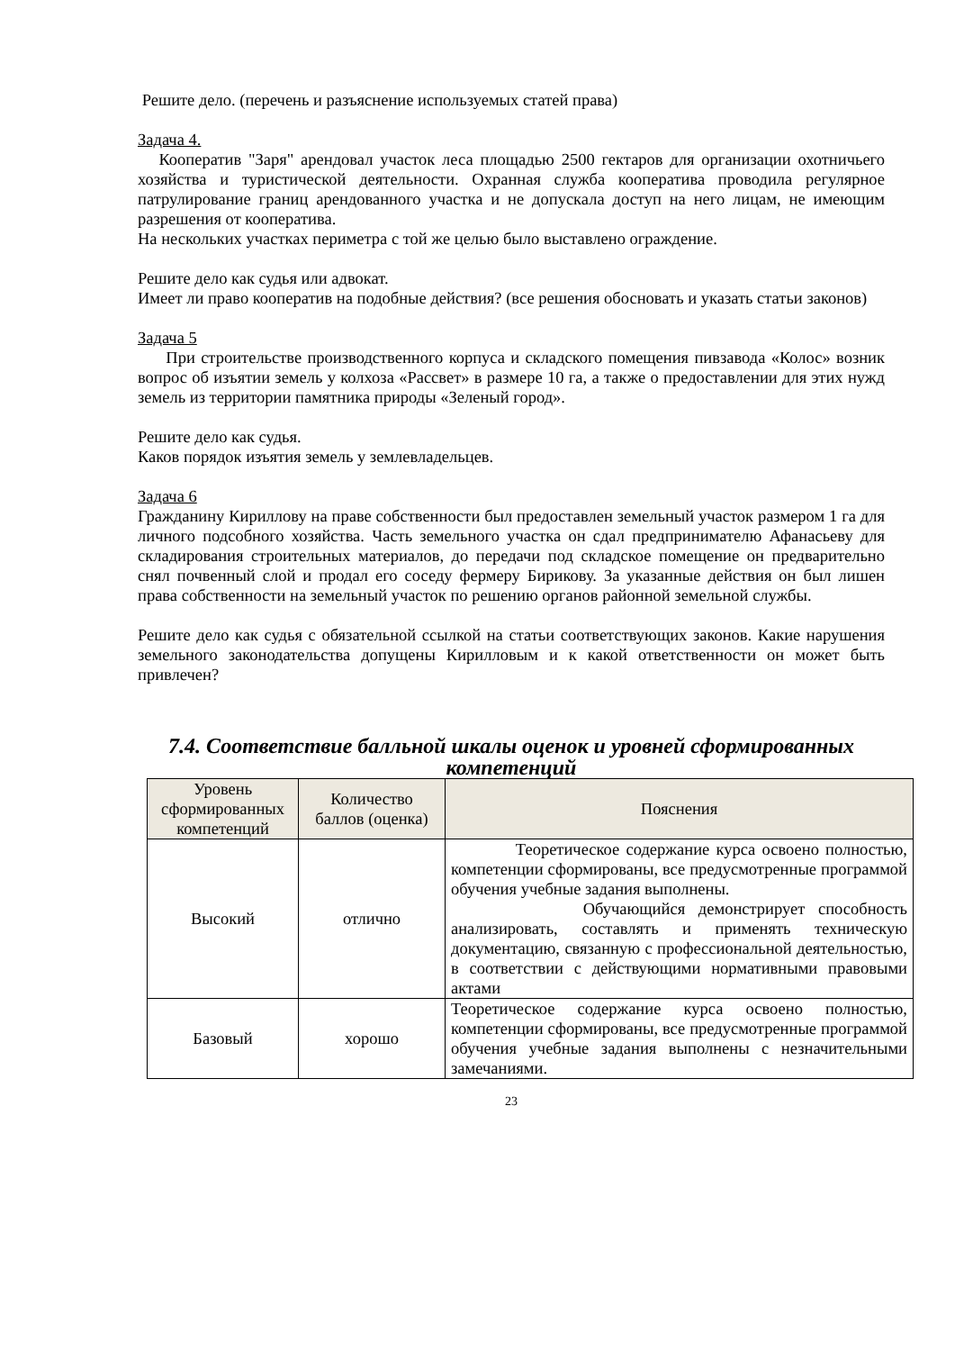Решите дело. (перечень и разъяснение используемых статей права)
Задача 4.
Кооператив "Заря" арендовал участок леса площадью 2500 гектаров для организации охотничьего хозяйства и туристической деятельности. Охранная служба кооператива проводила регулярное патрулирование границ арендованного участка и не допускала доступ на него лицам, не имеющим разрешения от кооператива.
На нескольких участках периметра с той же целью было выставлено ограждение.
Решите дело как судья или адвокат.
Имеет ли право кооператив на подобные действия? (все решения обосновать и указать статьи законов)
Задача 5
При строительстве производственного корпуса и складского помещения пивзавода «Колос» возник вопрос об изъятии земель у колхоза «Рассвет» в размере 10 га, а также о предоставлении для этих нужд земель из территории памятника природы «Зеленый город».
Решите дело как судья.
Каков порядок изъятия земель у землевладельцев.
Задача 6
Гражданину Кириллову на праве собственности был предоставлен земельный участок размером 1 га для личного подсобного хозяйства. Часть земельного участка он сдал предпринимателю Афанасьеву для складирования строительных материалов, до передачи под складское помещение он предварительно снял почвенный слой и продал его соседу фермеру Бирикову. За указанные действия он был лишен права собственности на земельный участок по решению органов районной земельной службы.
Решите дело как судья с обязательной ссылкой на статьи соответствующих законов. Какие нарушения земельного законодательства допущены Кирилловым и к какой ответственности он может быть привлечен?
7.4. Соответствие балльной шкалы оценок и уровней сформированных компетенций
| Уровень сформированных компетенций | Количество баллов (оценка) | Пояснения |
| --- | --- | --- |
| Высокий | отлично | Теоретическое содержание курса освоено полностью, компетенции сформированы, все предусмотренные программой обучения учебные задания выполнены. Обучающийся демонстрирует способность анализировать, составлять и применять техническую документацию, связанную с профессиональной деятельностью, в соответствии с действующими нормативными правовыми актами |
| Базовый | хорошо | Теоретическое содержание курса освоено полностью, компетенции сформированы, все предусмотренные программой обучения учебные задания выполнены с незначительными замечаниями. |
23